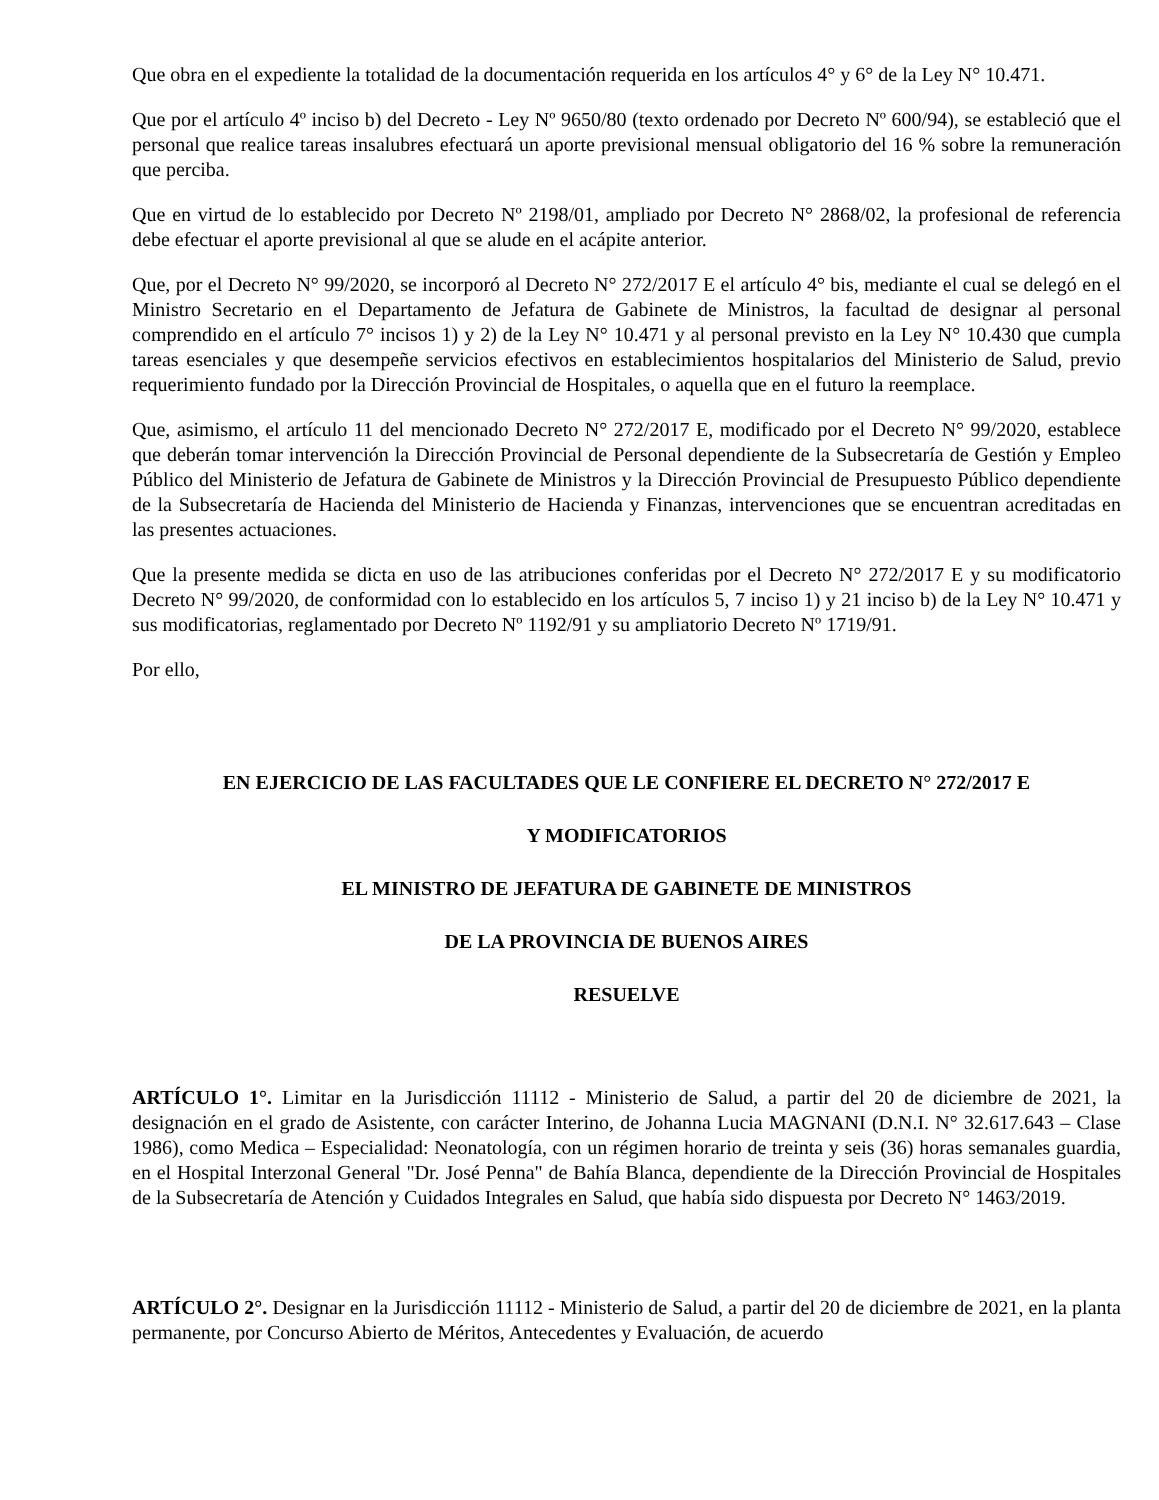Que obra en el expediente la totalidad de la documentación requerida en los artículos 4° y 6° de la Ley N° 10.471.
Que por el artículo 4º inciso b) del Decreto - Ley Nº 9650/80 (texto ordenado por Decreto Nº 600/94), se estableció que el personal que realice tareas insalubres efectuará un aporte previsional mensual obligatorio del 16 % sobre la remuneración que perciba.
Que en virtud de lo establecido por Decreto Nº 2198/01, ampliado por Decreto N° 2868/02, la profesional de referencia debe efectuar el aporte previsional al que se alude en el acápite anterior.
Que, por el Decreto N° 99/2020, se incorporó al Decreto N° 272/2017 E el artículo 4° bis, mediante el cual se delegó en el Ministro Secretario en el Departamento de Jefatura de Gabinete de Ministros, la facultad de designar al personal comprendido en el artículo 7° incisos 1) y 2) de la Ley N° 10.471 y al personal previsto en la Ley N° 10.430 que cumpla tareas esenciales y que desempeñe servicios efectivos en establecimientos hospitalarios del Ministerio de Salud, previo requerimiento fundado por la Dirección Provincial de Hospitales, o aquella que en el futuro la reemplace.
Que, asimismo, el artículo 11 del mencionado Decreto N° 272/2017 E, modificado por el Decreto N° 99/2020, establece que deberán tomar intervención la Dirección Provincial de Personal dependiente de la Subsecretaría de Gestión y Empleo Público del Ministerio de Jefatura de Gabinete de Ministros y la Dirección Provincial de Presupuesto Público dependiente de la Subsecretaría de Hacienda del Ministerio de Hacienda y Finanzas, intervenciones que se encuentran acreditadas en las presentes actuaciones.
Que la presente medida se dicta en uso de las atribuciones conferidas por el Decreto N° 272/2017 E y su modificatorio Decreto N° 99/2020, de conformidad con lo establecido en los artículos 5, 7 inciso 1) y 21 inciso b) de la Ley N° 10.471 y sus modificatorias, reglamentado por Decreto Nº 1192/91 y su ampliatorio Decreto Nº 1719/91.
Por ello,
EN EJERCICIO DE LAS FACULTADES QUE LE CONFIERE EL DECRETO N° 272/2017 E
Y MODIFICATORIOS
EL MINISTRO DE JEFATURA DE GABINETE DE MINISTROS
DE LA PROVINCIA DE BUENOS AIRES
RESUELVE
ARTÍCULO 1°. Limitar en la Jurisdicción 11112 - Ministerio de Salud, a partir del 20 de diciembre de 2021, la designación en el grado de Asistente, con carácter Interino, de Johanna Lucia MAGNANI (D.N.I. N° 32.617.643 – Clase 1986), como Medica – Especialidad: Neonatología, con un régimen horario de treinta y seis (36) horas semanales guardia, en el Hospital Interzonal General "Dr. José Penna" de Bahía Blanca, dependiente de la Dirección Provincial de Hospitales de la Subsecretaría de Atención y Cuidados Integrales en Salud, que había sido dispuesta por Decreto N° 1463/2019.
ARTÍCULO 2°. Designar en la Jurisdicción 11112 - Ministerio de Salud, a partir del 20 de diciembre de 2021, en la planta permanente, por Concurso Abierto de Méritos, Antecedentes y Evaluación, de acuerdo